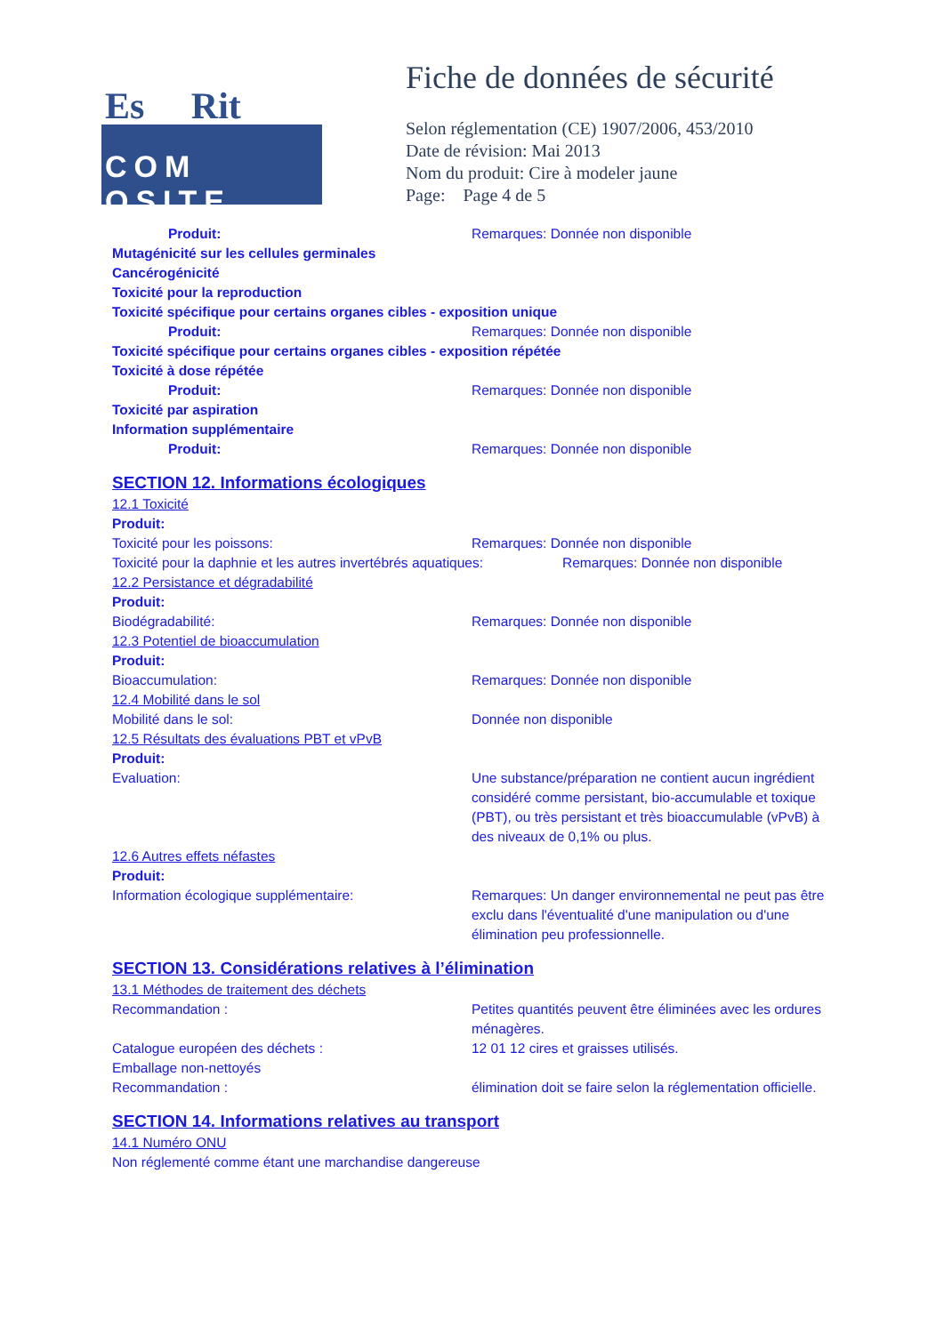Es Rit
COM OSITE
Fiche de données de sécurité
Selon réglementation (CE) 1907/2006, 453/2010
Date de révision: Mai 2013
Nom du produit: Cire à modeler jaune
Page: Page 4 de 5
Produit: Remarques: Donnée non disponible
Mutagénicité sur les cellules germinales
Cancérogénicité
Toxicité pour la reproduction
Toxicité spécifique pour certains organes cibles - exposition unique
Produit: Remarques: Donnée non disponible
Toxicité spécifique pour certains organes cibles - exposition répétée
Toxicité à dose répétée
Produit: Remarques: Donnée non disponible
Toxicité par aspiration
Information supplémentaire
Produit: Remarques: Donnée non disponible
SECTION 12. Informations écologiques
12.1 Toxicité
Produit:
Toxicité pour les poissons: Remarques: Donnée non disponible
Toxicité pour la daphnie et les autres invertébrés aquatiques:
Remarques: Donnée non disponible
12.2 Persistance et dégradabilité
Produit:
Biodégradabilité: Remarques: Donnée non disponible
12.3 Potentiel de bioaccumulation
Produit:
Bioaccumulation: Remarques: Donnée non disponible
12.4 Mobilité dans le sol
Mobilité dans le sol: Donnée non disponible
12.5 Résultats des évaluations PBT et vPvB
Produit:
Evaluation: Une substance/préparation ne contient aucun ingrédient considéré comme persistant, bio-accumulable et toxique (PBT), ou très persistant et très bioaccumulable (vPvB) à des niveaux de 0,1% ou plus.
12.6 Autres effets néfastes
Produit:
Information écologique supplémentaire: Remarques: Un danger environnemental ne peut pas être exclu dans l'éventualité d'une manipulation ou d'une élimination peu professionnelle.
SECTION 13. Considérations relatives à l’élimination
13.1 Méthodes de traitement des déchets
Recommandation : Petites quantités peuvent être éliminées avec les ordures ménagères.
Catalogue européen des déchets : 12 01 12 cires et graisses utilisés.
Emballage non-nettoyés
Recommandation : élimination doit se faire selon la réglementation officielle.
SECTION 14. Informations relatives au transport
14.1 Numéro ONU
Non réglementé comme étant une marchandise dangereuse